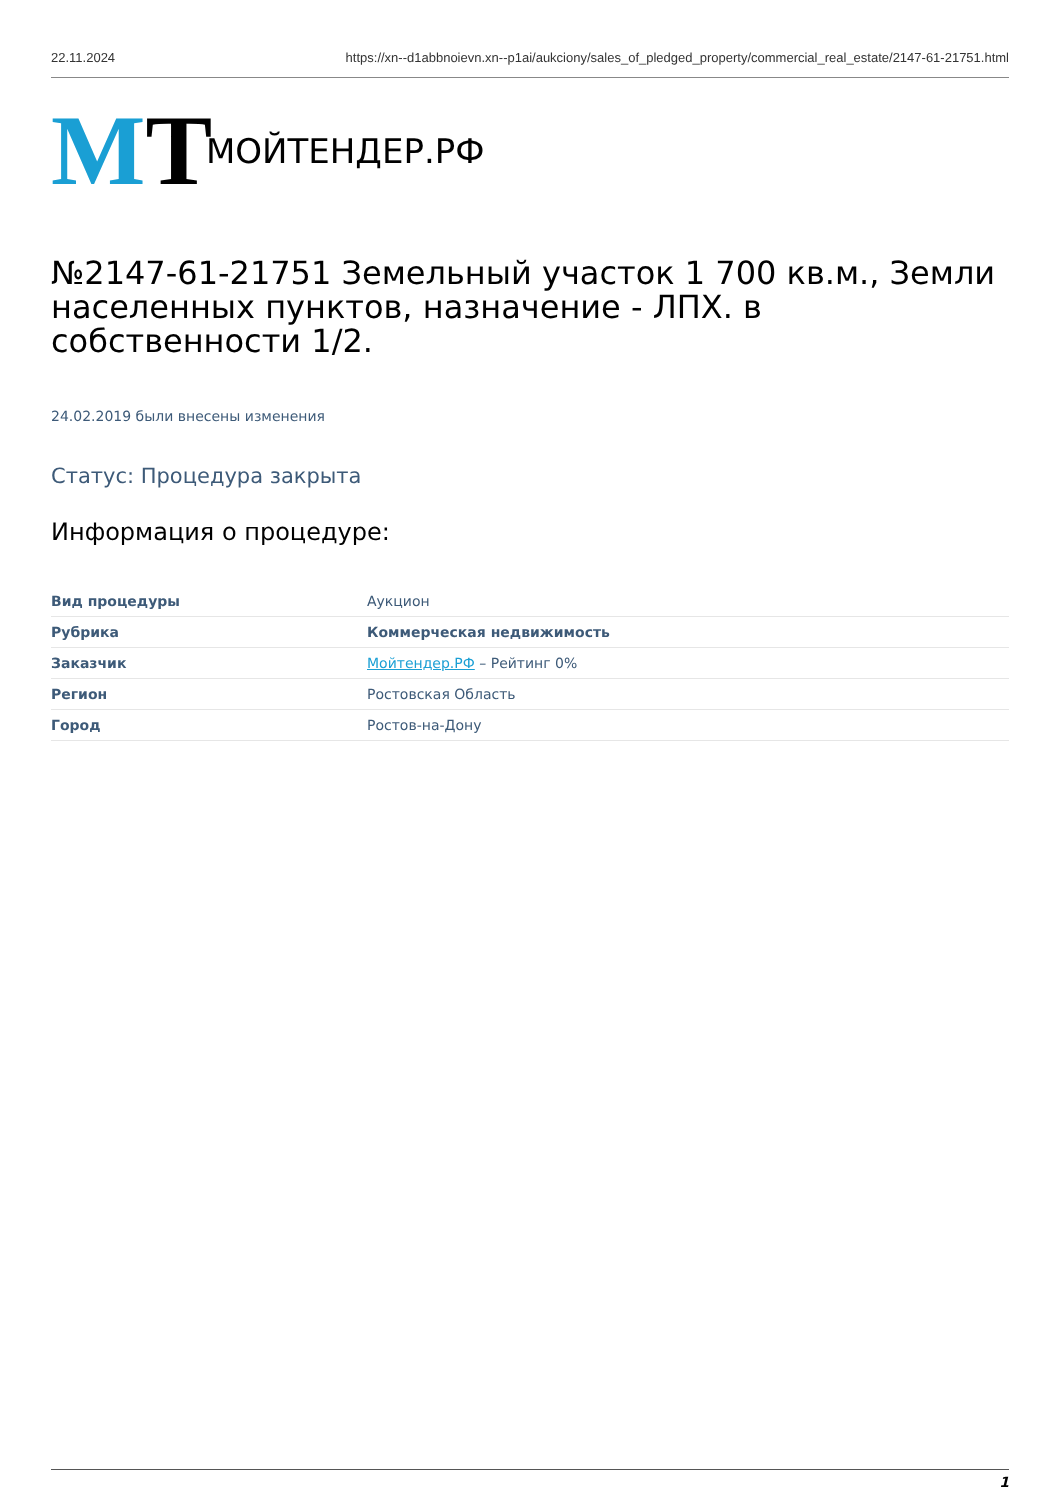22.11.2024 https://xn--d1abbnoievn.xn--p1ai/aukciony/sales_of_pledged_property/commercial_real_estate/2147-61-21751.html
MT
МОЙТЕНДЕР.РФ
№2147-61-21751 Земельный участок 1 700 кв.м., Земли населенных пунктов, назначение - ЛПХ. в собственности 1/2.
24.02.2019 были внесены изменения
Статус: Процедура закрыта
Информация о процедуре:
| Вид процедуры | Аукцион |
| Рубрика | Коммерческая недвижимость |
| Заказчик | Мойтендер.РФ – Рейтинг 0% |
| Регион | Ростовская Область |
| Город | Ростов-на-Дону |
1